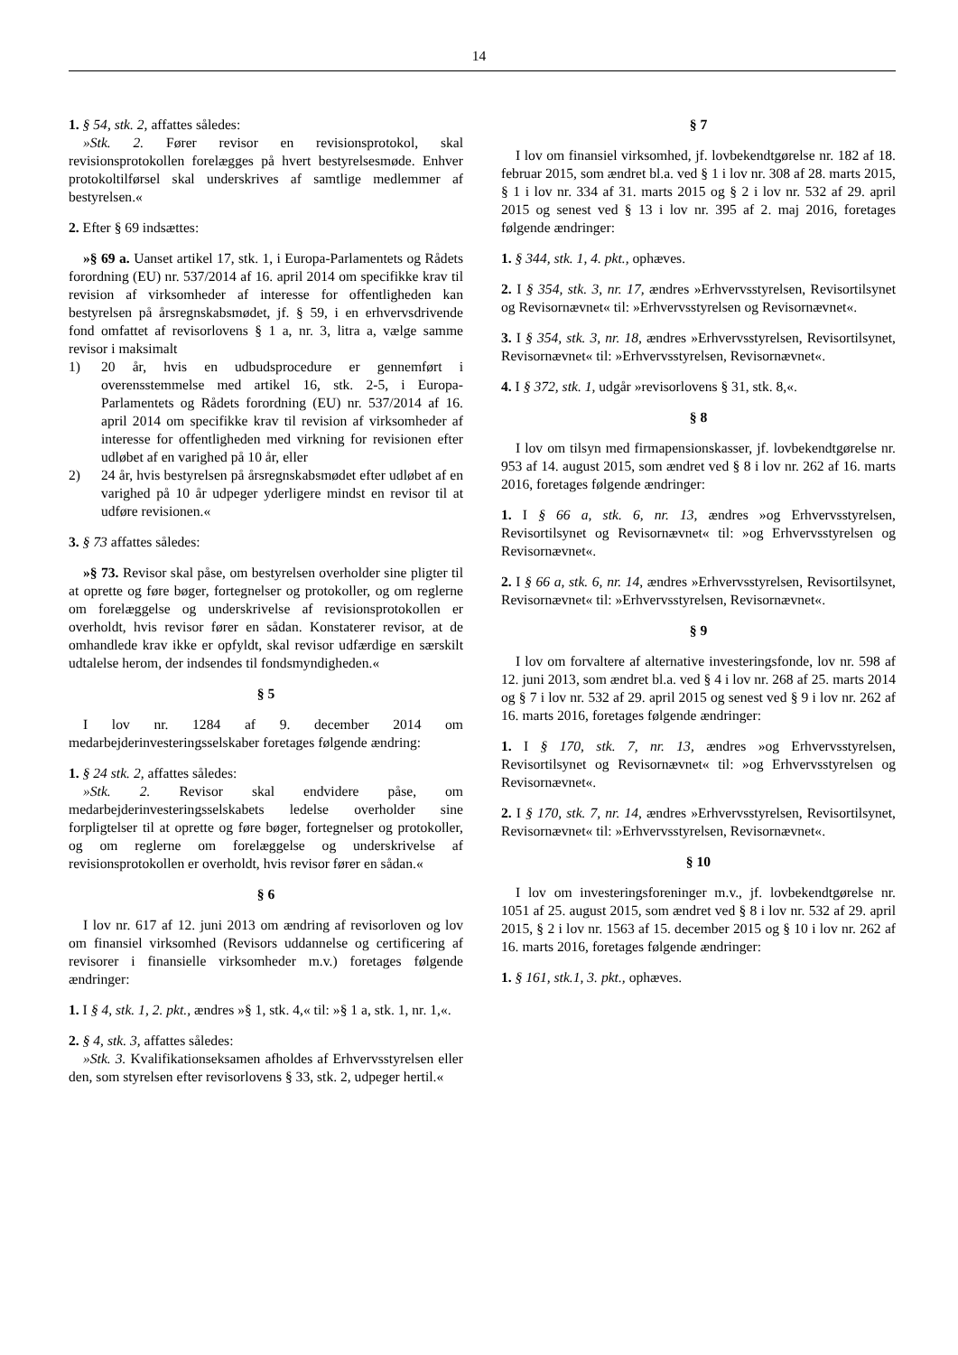14
1. § 54, stk. 2, affattes således:
»Stk. 2. Fører revisor en revisionsprotokol, skal revisionsprotokollen forelægges på hvert bestyrelsesmøde. Enhver protokoltilførsel skal underskrives af samtlige medlemmer af bestyrelsen.«
2. Efter § 69 indsættes:
»§ 69 a. Uanset artikel 17, stk. 1, i Europa-Parlamentets og Rådets forordning (EU) nr. 537/2014 af 16. april 2014 om specifikke krav til revision af virksomheder af interesse for offentligheden kan bestyrelsen på årsregnskabsmødet, jf. § 59, i en erhvervsdrivende fond omfattet af revisorlovens § 1 a, nr. 3, litra a, vælge samme revisor i maksimalt
1) 20 år, hvis en udbudsprocedure er gennemført i overensstemmelse med artikel 16, stk. 2-5, i Europa-Parlamentets og Rådets forordning (EU) nr. 537/2014 af 16. april 2014 om specifikke krav til revision af virksomheder af interesse for offentligheden med virkning for revisionen efter udløbet af en varighed på 10 år, eller
2) 24 år, hvis bestyrelsen på årsregnskabsmødet efter udløbet af en varighed på 10 år udpeger yderligere mindst en revisor til at udføre revisionen.«
3. § 73 affattes således:
»§ 73. Revisor skal påse, om bestyrelsen overholder sine pligter til at oprette og føre bøger, fortegnelser og protokoller, og om reglerne om forelæggelse og underskrivelse af revisionsprotokollen er overholdt, hvis revisor fører en sådan. Konstaterer revisor, at de omhandlede krav ikke er opfyldt, skal revisor udfærdige en særskilt udtalelse herom, der indsendes til fondsmyndigheden.«
§ 5
I lov nr. 1284 af 9. december 2014 om medarbejderinvesteringsselskaber foretages følgende ændring:
1. § 24 stk. 2, affattes således:
»Stk. 2. Revisor skal endvidere påse, om medarbejderinvesteringsselskabets ledelse overholder sine forpligtelser til at oprette og føre bøger, fortegnelser og protokoller, og om reglerne om forelæggelse og underskrivelse af revisionsprotokollen er overholdt, hvis revisor fører en sådan.«
§ 6
I lov nr. 617 af 12. juni 2013 om ændring af revisorloven og lov om finansiel virksomhed (Revisors uddannelse og certificering af revisorer i finansielle virksomheder m.v.) foretages følgende ændringer:
1. I § 4, stk. 1, 2. pkt., ændres »§ 1, stk. 4,« til: »§ 1 a, stk. 1, nr. 1,«.
2. § 4, stk. 3, affattes således:
»Stk. 3. Kvalifikationseksamen afholdes af Erhvervsstyrelsen eller den, som styrelsen efter revisorlovens § 33, stk. 2, udpeger hertil.«
§ 7
I lov om finansiel virksomhed, jf. lovbekendtgørelse nr. 182 af 18. februar 2015, som ændret bl.a. ved § 1 i lov nr. 308 af 28. marts 2015, § 1 i lov nr. 334 af 31. marts 2015 og § 2 i lov nr. 532 af 29. april 2015 og senest ved § 13 i lov nr. 395 af 2. maj 2016, foretages følgende ændringer:
1. § 344, stk. 1, 4. pkt., ophæves.
2. I § 354, stk. 3, nr. 17, ændres »Erhvervsstyrelsen, Revisortilsynet og Revisornævnet« til: »Erhvervsstyrelsen og Revisornævnet«.
3. I § 354, stk. 3, nr. 18, ændres »Erhvervsstyrelsen, Revisortilsynet, Revisornævnet« til: »Erhvervsstyrelsen, Revisornævnet«.
4. I § 372, stk. 1, udgår »revisorlovens § 31, stk. 8,«.
§ 8
I lov om tilsyn med firmapensionskasser, jf. lovbekendtgørelse nr. 953 af 14. august 2015, som ændret ved § 8 i lov nr. 262 af 16. marts 2016, foretages følgende ændringer:
1. I § 66 a, stk. 6, nr. 13, ændres »og Erhvervsstyrelsen, Revisortilsynet og Revisornævnet« til: »og Erhvervsstyrelsen og Revisornævnet«.
2. I § 66 a, stk. 6, nr. 14, ændres »Erhvervsstyrelsen, Revisortilsynet, Revisornævnet« til: »Erhvervsstyrelsen, Revisornævnet«.
§ 9
I lov om forvaltere af alternative investeringsfonde, lov nr. 598 af 12. juni 2013, som ændret bl.a. ved § 4 i lov nr. 268 af 25. marts 2014 og § 7 i lov nr. 532 af 29. april 2015 og senest ved § 9 i lov nr. 262 af 16. marts 2016, foretages følgende ændringer:
1. I § 170, stk. 7, nr. 13, ændres »og Erhvervsstyrelsen, Revisortilsynet og Revisornævnet« til: »og Erhvervsstyrelsen og Revisornævnet«.
2. I § 170, stk. 7, nr. 14, ændres »Erhvervsstyrelsen, Revisortilsynet, Revisornævnet« til: »Erhvervsstyrelsen, Revisornævnet«.
§ 10
I lov om investeringsforeninger m.v., jf. lovbekendtgørelse nr. 1051 af 25. august 2015, som ændret ved § 8 i lov nr. 532 af 29. april 2015, § 2 i lov nr. 1563 af 15. december 2015 og § 10 i lov nr. 262 af 16. marts 2016, foretages følgende ændringer:
1. § 161, stk.1, 3. pkt., ophæves.